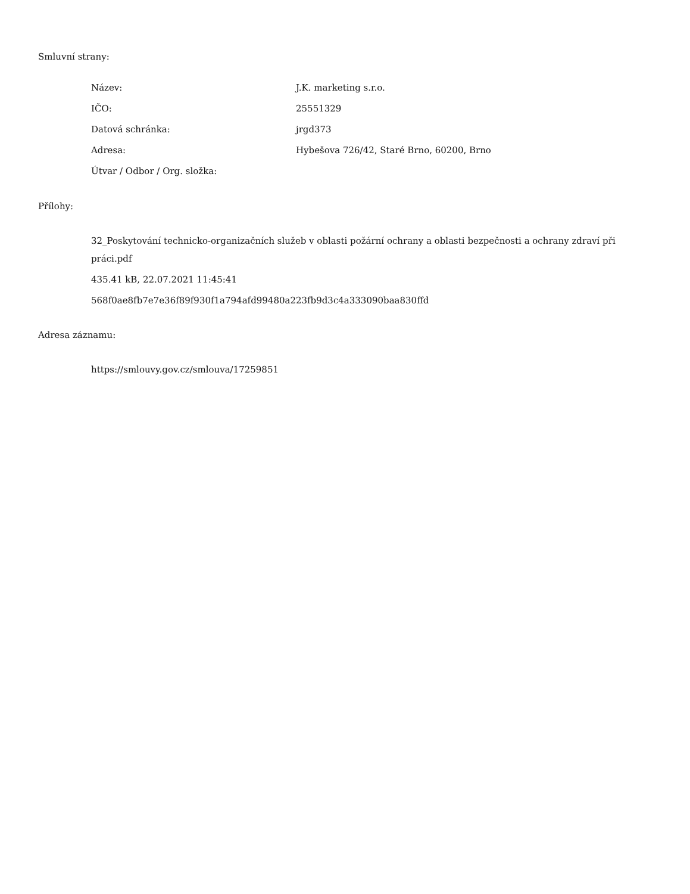Smluvní strany:
| Název: | J.K. marketing s.r.o. |
| IČO: | 25551329 |
| Datová schránka: | jrgd373 |
| Adresa: | Hybešova 726/42, Staré Brno, 60200, Brno |
| Útvar / Odbor / Org. složka: | |
Přílohy:
32_Poskytování technicko-organizačních služeb v oblasti požární ochrany a oblasti bezpečnosti a ochrany zdraví při práci.pdf
435.41 kB, 22.07.2021 11:45:41
568f0ae8fb7e7e36f89f930f1a794afd99480a223fb9d3c4a333090baa830ffd
Adresa záznamu:
https://smlouvy.gov.cz/smlouva/17259851